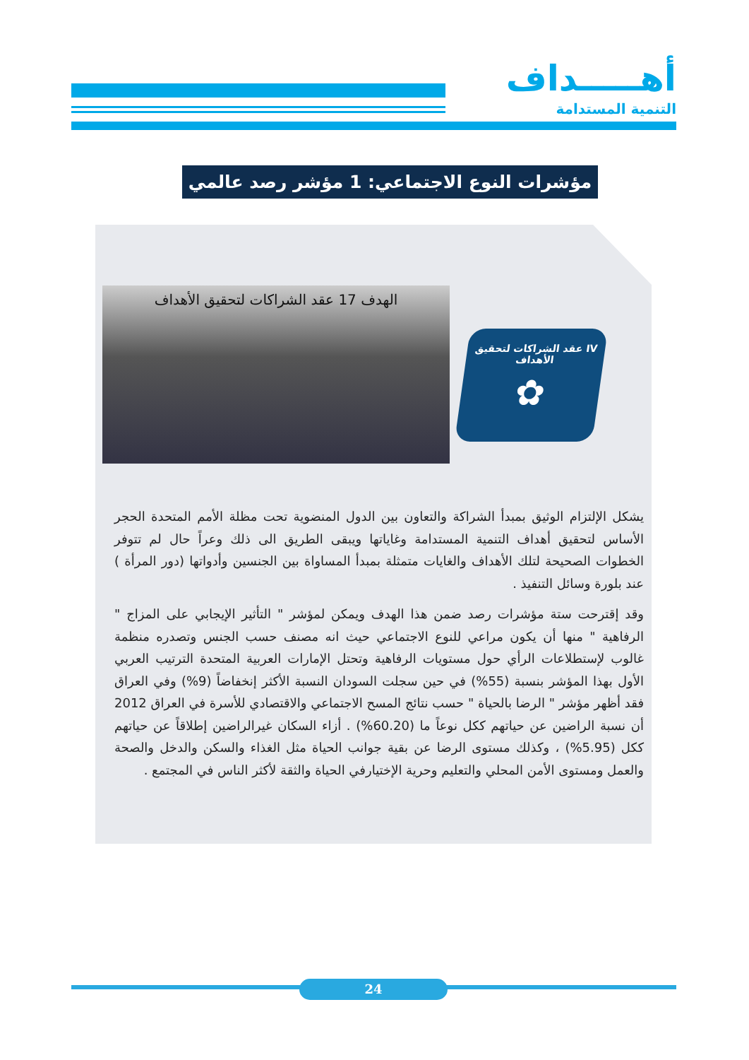أهـــــداف
التنمية المستدامة
مؤشرات النوع الاجتماعي: 1 مؤشر رصد عالمي
الهدف 17 عقد الشراكات لتحقيق الأهداف
IV عقد الشراكات لتحقيق الأهداف
✿
يشكل الإلتزام الوثيق بمبدأ الشراكة والتعاون بين الدول المنضوية تحت مظلة الأمم المتحدة الحجر الأساس لتحقيق أهداف التنمية المستدامة وغاياتها ويبقى الطريق الى ذلك وعراً حال لم تتوفر الخطوات الصحيحة لتلك الأهداف والغايات متمثلة بمبدأ المساواة بين الجنسين وأدواتها (دور المرأة ) عند بلورة وسائل التنفيذ .
وقد إقترحت ستة مؤشرات رصد ضمن هذا الهدف ويمكن لمؤشر " التأثير الإيجابي على المزاج " الرفاهية " منها أن يكون مراعي للنوع الاجتماعي حيث انه مصنف حسب الجنس وتصدره منظمة غالوب لإستطلاعات الرأي حول مستويات الرفاهية وتحتل الإمارات العربية المتحدة الترتيب العربي الأول بهذا المؤشر بنسبة (55%) في حين سجلت السودان النسبة الأكثر إنخفاضاً (9%) وفي العراق فقد أظهر مؤشر " الرضا بالحياة " حسب نتائج المسح الاجتماعي والاقتصادي للأسرة في العراق 2012 أن نسبة الراضين عن حياتهم ككل نوعاً ما (60.20%) . أزاء السكان غيرالراضين إطلاقاً عن حياتهم ككل (5.95%) ، وكذلك مستوى الرضا عن بقية جوانب الحياة مثل الغذاء والسكن والدخل والصحة والعمل ومستوى الأمن المحلي والتعليم وحرية الإختيارفي الحياة والثقة لأكثر الناس في المجتمع .
24